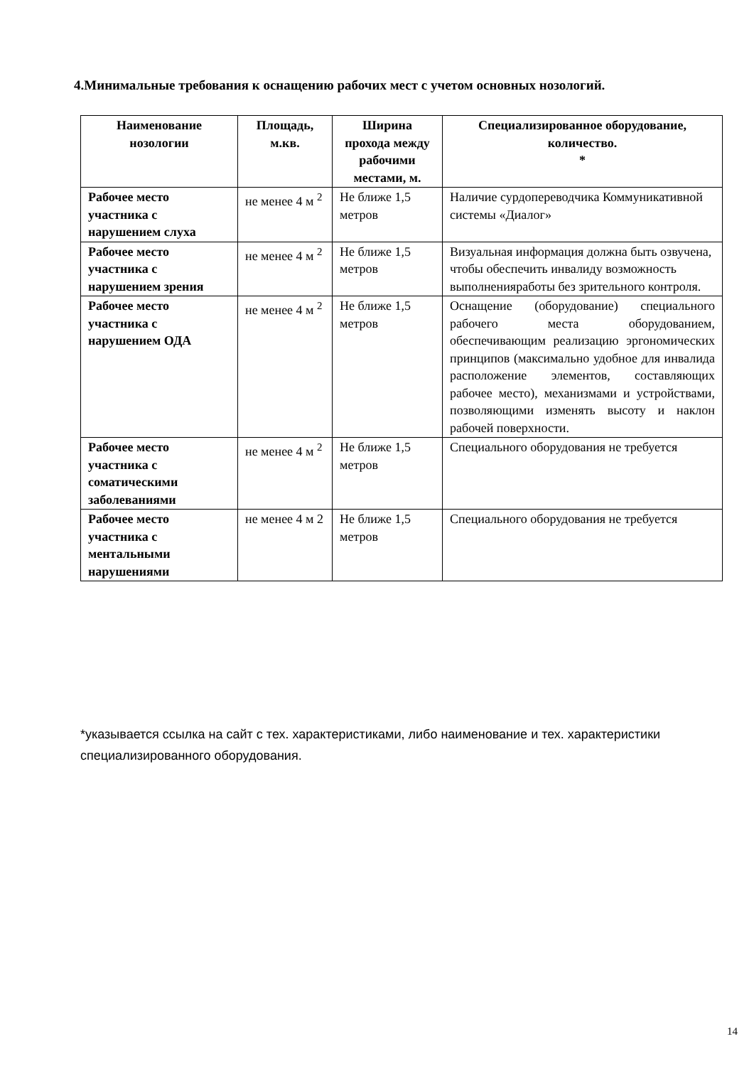4.Минимальные требования к оснащению рабочих мест с учетом основных нозологий.
| Наименование нозологии | Площадь, м.кв. | Ширина прохода между рабочими местами, м. | Специализированное оборудование, количество. * |
| --- | --- | --- | --- |
| Рабочее место участника с нарушением слуха | не менее 4 м <sup>2</sup> | Не ближе 1,5 метров | Наличие сурдопереводчика Коммуникативной системы «Диалог» |
| Рабочее место участника с нарушением зрения | не менее 4 м <sup>2</sup> | Не ближе 1,5 метров | Визуальная информация должна быть озвучена, чтобы обеспечить инвалиду возможность выполненияработы без зрительного контроля. |
| Рабочее место участника с нарушением ОДА | не менее 4 м <sup>2</sup> | Не ближе 1,5 метров | Оснащение (оборудование) специального рабочего места оборудованием, обеспечивающим реализацию эргономических принципов (максимально удобное для инвалида расположение элементов, составляющих рабочее место), механизмами и устройствами, позволяющими изменять высоту и наклон рабочей поверхности. |
| Рабочее место участника с соматическими заболеваниями | не менее 4 м <sup>2</sup> | Не ближе 1,5 метров | Специального оборудования не требуется |
| Рабочее место участника с ментальными нарушениями | не менее 4 м 2 | Не ближе 1,5 метров | Специального оборудования не требуется |
*указывается ссылка на сайт с тех. характеристиками, либо наименование и тех. характеристики специализированного оборудования.
14